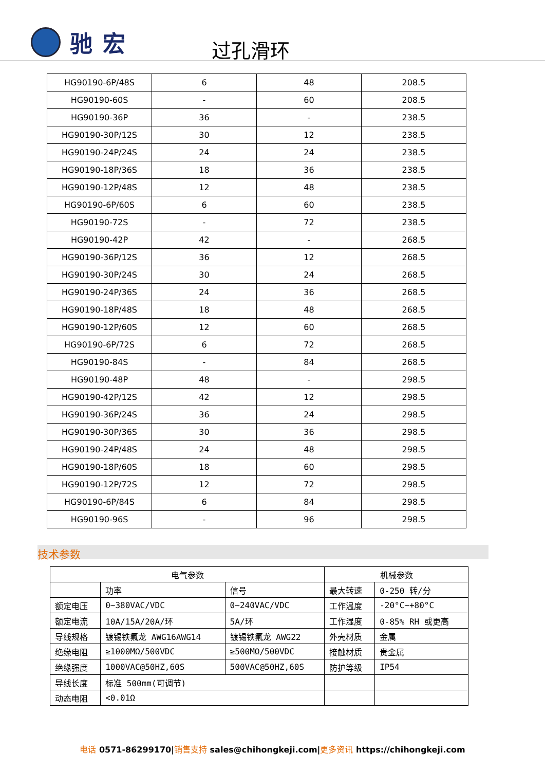驰宏
过孔滑环
| HG90190-6P/48S | 6 | 48 | 208.5 |
| HG90190-60S | - | 60 | 208.5 |
| HG90190-36P | 36 | - | 238.5 |
| HG90190-30P/12S | 30 | 12 | 238.5 |
| HG90190-24P/24S | 24 | 24 | 238.5 |
| HG90190-18P/36S | 18 | 36 | 238.5 |
| HG90190-12P/48S | 12 | 48 | 238.5 |
| HG90190-6P/60S | 6 | 60 | 238.5 |
| HG90190-72S | - | 72 | 238.5 |
| HG90190-42P | 42 | - | 268.5 |
| HG90190-36P/12S | 36 | 12 | 268.5 |
| HG90190-30P/24S | 30 | 24 | 268.5 |
| HG90190-24P/36S | 24 | 36 | 268.5 |
| HG90190-18P/48S | 18 | 48 | 268.5 |
| HG90190-12P/60S | 12 | 60 | 268.5 |
| HG90190-6P/72S | 6 | 72 | 268.5 |
| HG90190-84S | - | 84 | 268.5 |
| HG90190-48P | 48 | - | 298.5 |
| HG90190-42P/12S | 42 | 12 | 298.5 |
| HG90190-36P/24S | 36 | 24 | 298.5 |
| HG90190-30P/36S | 30 | 36 | 298.5 |
| HG90190-24P/48S | 24 | 48 | 298.5 |
| HG90190-18P/60S | 18 | 60 | 298.5 |
| HG90190-12P/72S | 12 | 72 | 298.5 |
| HG90190-6P/84S | 6 | 84 | 298.5 |
| HG90190-96S | - | 96 | 298.5 |
技术参数
| 电气参数 | | | 机械参数 | |
| | 功率 | 信号 | 最大转速 | 0-250 转/分 |
| 额定电压 | 0~380VAC/VDC | 0~240VAC/VDC | 工作温度 | -20°C~+80°C |
| 额定电流 | 10A/15A/20A/环 | 5A/环 | 工作湿度 | 0-85% RH 或更高 |
| 导线规格 | 镀锡铁氟龙 AWG16AWG14 | 镀锡铁氟龙 AWG22 | 外壳材质 | 金属 |
| 绝缘电阻 | ≥1000MΩ/500VDC | ≥500MΩ/500VDC | 接触材质 | 贵金属 |
| 绝缘强度 | 1000VAC@50HZ,60S | 500VAC@50HZ,60S | 防护等级 | IP54 |
| 导线长度 | 标准 500mm(可调节) | | | |
| 动态电阻 | <0.01Ω | | | |
电话 0571-86299170|销售支持 sales@chihongkeji.com|更多资讯 https://chihongkeji.com